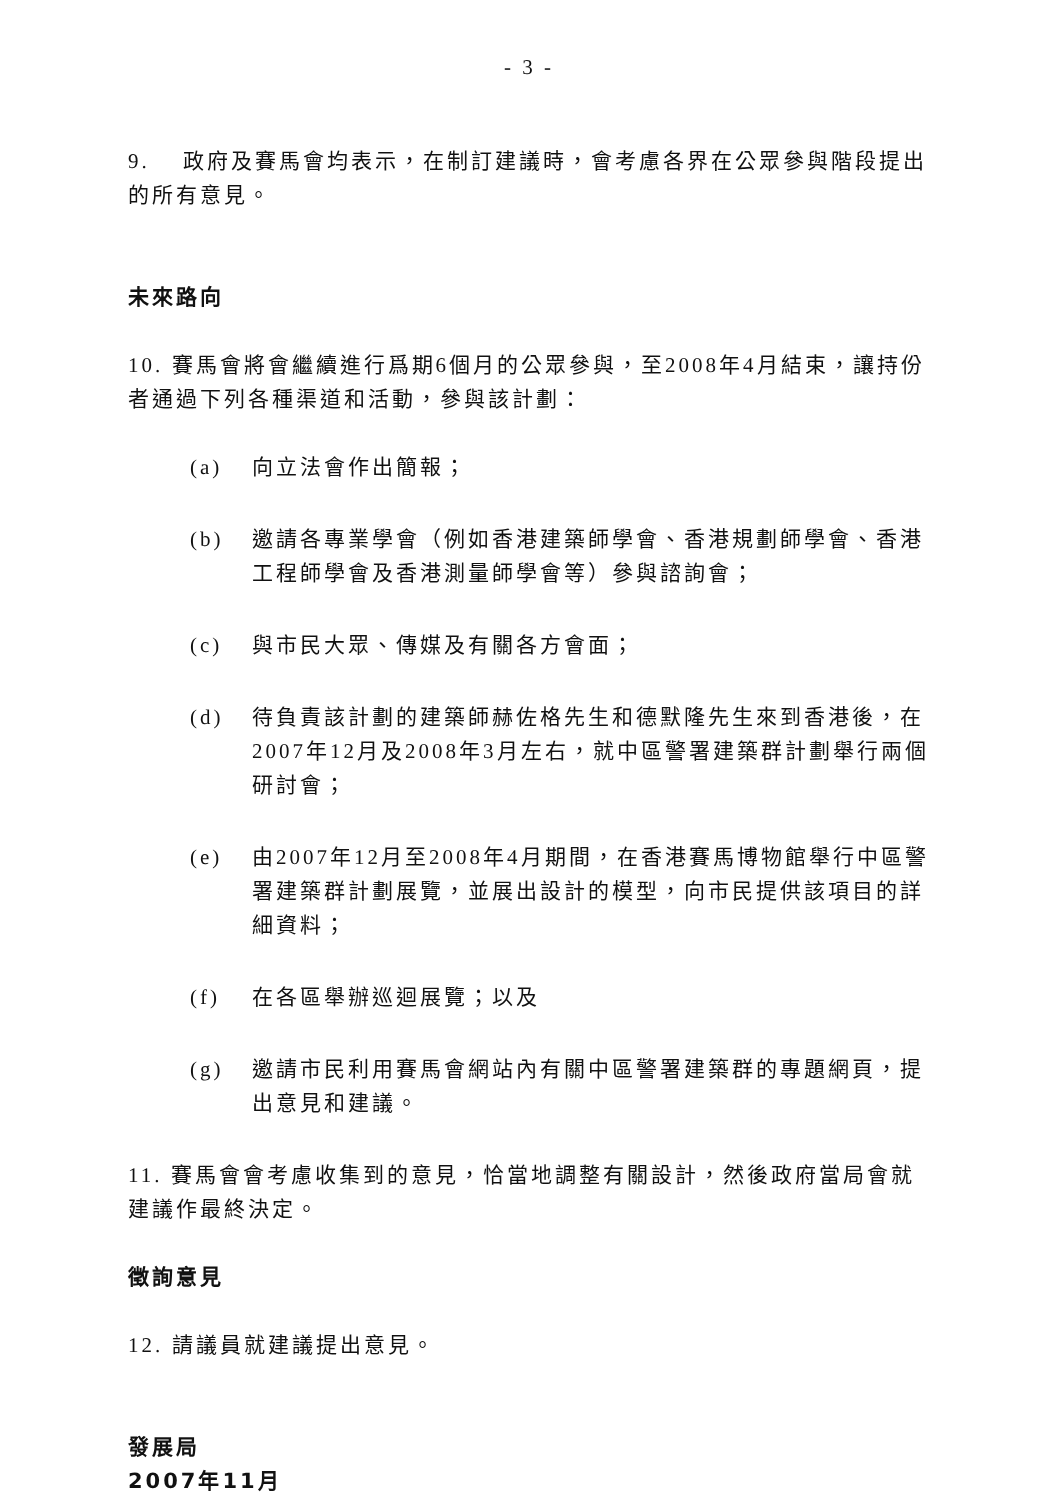- 3 -
9. 政府及賽馬會均表示，在制訂建議時，會考慮各界在公眾參與階段提出的所有意見。
未來路向
10. 賽馬會將會繼續進行爲期6個月的公眾參與，至2008年4月結束，讓持份者通過下列各種渠道和活動，參與該計劃：
(a) 向立法會作出簡報；
(b) 邀請各專業學會（例如香港建築師學會、香港規劃師學會、香港工程師學會及香港測量師學會等）參與諮詢會；
(c) 與市民大眾、傳媒及有關各方會面；
(d) 待負責該計劃的建築師赫佐格先生和德默隆先生來到香港後，在2007年12月及2008年3月左右，就中區警署建築群計劃舉行兩個研討會；
(e) 由2007年12月至2008年4月期間，在香港賽馬博物館舉行中區警署建築群計劃展覽，並展出設計的模型，向市民提供該項目的詳細資料；
(f) 在各區舉辦巡迴展覽；以及
(g) 邀請市民利用賽馬會網站內有關中區警署建築群的專題網頁，提出意見和建議。
11. 賽馬會會考慮收集到的意見，恰當地調整有關設計，然後政府當局會就建議作最終決定。
徵詢意見
12. 請議員就建議提出意見。
發展局
2007年11月